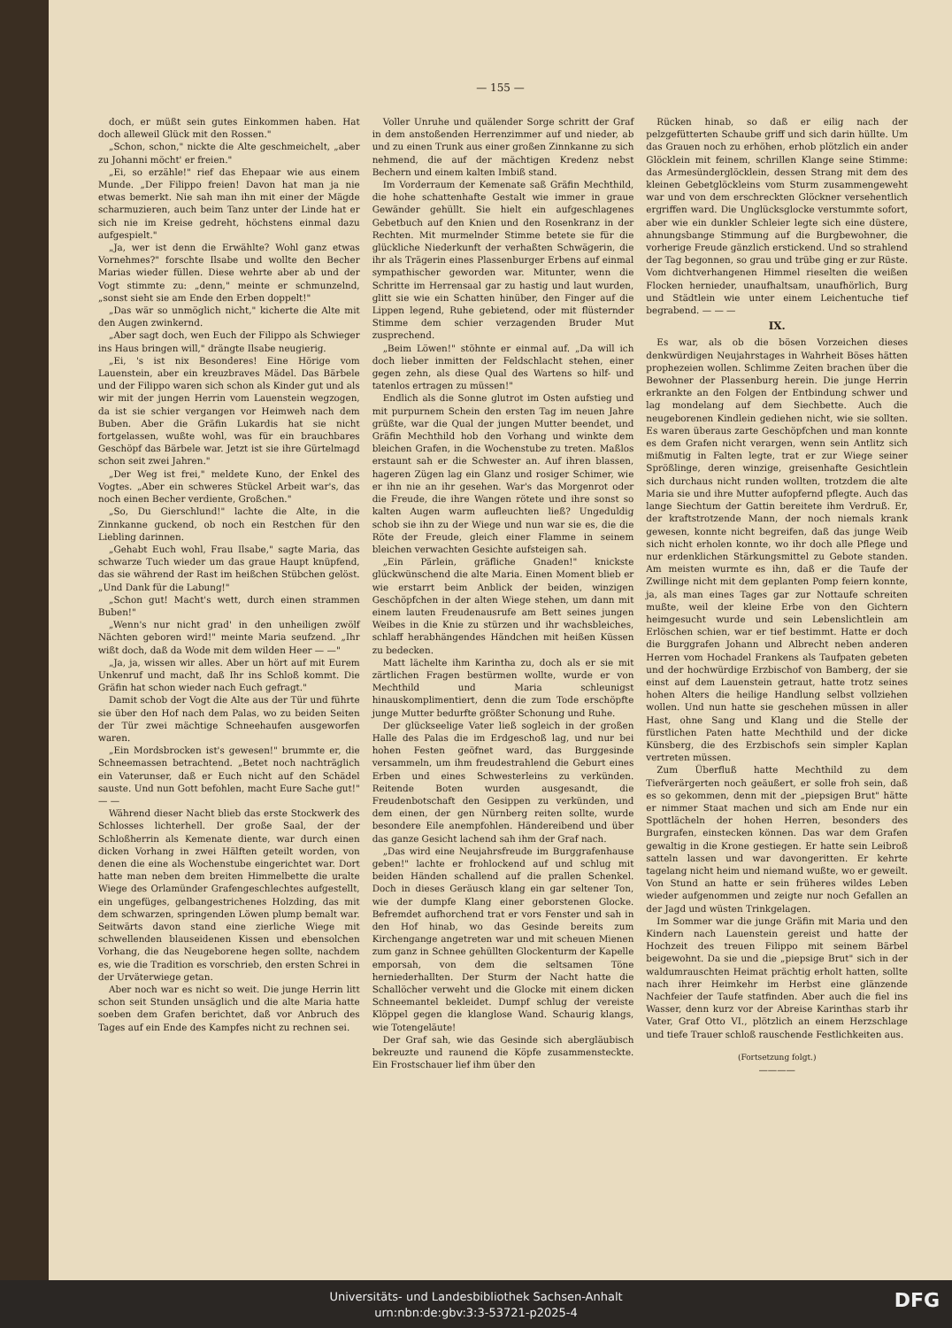— 155 —
doch, er müßt sein gutes Einkommen haben. Hat doch alleweil Glück mit den Rossen."
„Schon, schon," nickte die Alte geschmeichelt, „aber zu Johanni möcht' er freien."
„Ei, so erzähle!" rief das Ehepaar wie aus einem Munde. „Der Filippo freien! Davon hat man ja nie etwas bemerkt. Nie sah man ihn mit einer der Mägde scharmuzieren, auch beim Tanz unter der Linde hat er sich nie im Kreise gedreht, höchstens einmal dazu aufgespielt."
„Ja, wer ist denn die Erwählte? Wohl ganz etwas Vornehmes?" forschte Ilsabe und wollte den Becher Marias wieder füllen. Diese wehrte aber ab und der Vogt stimmte zu: „denn," meinte er schmunzelnd, „sonst sieht sie am Ende den Erben doppelt!"
„Das wär so unmöglich nicht," kicherte die Alte mit den Augen zwinkernd.
„Aber sagt doch, wen Euch der Filippo als Schwieger ins Haus bringen will," drängte Ilsabe neugierig.
„Ei, 's ist nix Besonderes! Eine Hörige vom Lauenstein, aber ein kreuzbraves Mädel. Das Bärbele und der Filippo waren sich schon als Kinder gut und als wir mit der jungen Herrin vom Lauenstein wegzogen, da ist sie schier vergangen vor Heimweh nach dem Buben. Aber die Gräfin Lukardis hat sie nicht fortgelassen, wußte wohl, was für ein brauchbares Geschöpf das Bärbele war. Jetzt ist sie ihre Gürtelmagd schon seit zwei Jahren."
„Der Weg ist frei," meldete Kuno, der Enkel des Vogtes. „Aber ein schweres Stückel Arbeit war's, das noch einen Becher verdiente, Großchen."
„So, Du Gierschlund!" lachte die Alte, in die Zinnkanne guckend, ob noch ein Restchen für den Liebling darinnen.
„Gehabt Euch wohl, Frau Ilsabe," sagte Maria, das schwarze Tuch wieder um das graue Haupt knüpfend, das sie während der Rast im heißchen Stübchen gelöst. „Und Dank für die Labung!"
„Schon gut! Macht's wett, durch einen strammen Buben!"
„Wenn's nur nicht grad' in den unheiligen zwölf Nächten geboren wird!" meinte Maria seufzend. „Ihr wißt doch, daß da Wode mit dem wilden Heer — —"
„Ja, ja, wissen wir alles. Aber un hört auf mit Eurem Unkenruf und macht, daß Ihr ins Schloß kommt. Die Gräfin hat schon wieder nach Euch gefragt."
Damit schob der Vogt die Alte aus der Tür und führte sie über den Hof nach dem Palas, wo zu beiden Seiten der Tür zwei mächtige Schneehaufen ausgeworfen waren.
„Ein Mordsbrocken ist's gewesen!" brummte er, die Schneemassen betrachtend. „Betet noch nachträglich ein Vaterunser, daß er Euch nicht auf den Schädel sauste. Und nun Gott befohlen, macht Eure Sache gut!" — —
Während dieser Nacht blieb das erste Stockwerk des Schlosses lichterhell. Der große Saal, der der Schloßherrin als Kemenate diente, war durch einen dicken Vorhang in zwei Hälften geteilt worden, von denen die eine als Wochenstube eingerichtet war. Dort hatte man neben dem breiten Himmelbette die uralte Wiege des Orlamünder Grafengeschlechtes aufgestellt, ein ungefüges, gelbangestrichenes Holzding, das mit dem schwarzen, springenden Löwen plump bemalt war. Seitwärts davon stand eine zierliche Wiege mit schwellenden blauseidenen Kissen und ebensolchen Vorhang, die das Neugeborene hegen sollte, nachdem es, wie die Tradition es vorschrieb, den ersten Schrei in der Urväterwiege getan.
Aber noch war es nicht so weit. Die junge Herrin litt schon seit Stunden unsäglich und die alte Maria hatte soeben dem Grafen berichtet, daß vor Anbruch des Tages auf ein Ende des Kampfes nicht zu rechnen sei.
Voller Unruhe und quälender Sorge schritt der Graf in dem anstoßenden Herrenzimmer auf und nieder, ab und zu einen Trunk aus einer großen Zinnkanne zu sich nehmend, die auf der mächtigen Kredenz nebst Bechern und einem kalten Imbiß stand.
Im Vorderraum der Kemenate saß Gräfin Mechthild, die hohe schattenhafte Gestalt wie immer in graue Gewänder gehüllt. Sie hielt ein aufgeschlagenes Gebetbuch auf den Knien und den Rosenkranz in der Rechten. Mit murmelnder Stimme betete sie für die glückliche Niederkunft der verhaßten Schwägerin, die ihr als Trägerin eines Plassenburger Erbens auf einmal sympathischer geworden war. Mitunter, wenn die Schritte im Herrensaal gar zu hastig und laut wurden, glitt sie wie ein Schatten hinüber, den Finger auf die Lippen legend, Ruhe gebietend, oder mit flüsternder Stimme dem schier verzagenden Bruder Mut zusprechend.
„Beim Löwen!" stöhnte er einmal auf. „Da will ich doch lieber inmitten der Feldschlacht stehen, einer gegen zehn, als diese Qual des Wartens so hilf- und tatenlos ertragen zu müssen!"
Endlich als die Sonne glutrot im Osten aufstieg und mit purpurnem Schein den ersten Tag im neuen Jahre grüßte, war die Qual der jungen Mutter beendet, und Gräfin Mechthild hob den Vorhang und winkte dem bleichen Grafen, in die Wochenstube zu treten. Maßlos erstaunt sah er die Schwester an. Auf ihren blassen, hageren Zügen lag ein Glanz und rosiger Schimer, wie er ihn nie an ihr gesehen. War's das Morgenrot oder die Freude, die ihre Wangen rötete und ihre sonst so kalten Augen warm aufleuchten ließ? Ungeduldig schob sie ihn zu der Wiege und nun war sie es, die die Röte der Freude, gleich einer Flamme in seinem bleichen verwachten Gesichte aufsteigen sah.
„Ein Pärlein, gräfliche Gnaden!" knickste glückwünschend die alte Maria. Einen Moment blieb er wie erstarrt beim Anblick der beiden, winzigen Geschöpfchen in der alten Wiege stehen, um dann mit einem lauten Freudenausrufe am Bett seines jungen Weibes in die Knie zu stürzen und ihr wachsbleiches, schlaff herabhängendes Händchen mit heißen Küssen zu bedecken.
Matt lächelte ihm Karintha zu, doch als er sie mit zärtlichen Fragen bestürmen wollte, wurde er von Mechthild und Maria schleunigst hinauskomplimentiert, denn die zum Tode erschöpfte junge Mutter bedurfte größter Schonung und Ruhe.
Der glückseelige Vater ließ sogleich in der großen Halle des Palas die im Erdgeschoß lag, und nur bei hohen Festen geöfnet ward, das Burggesinde versammeln, um ihm freudestrahlend die Geburt eines Erben und eines Schwesterleins zu verkünden. Reitende Boten wurden ausgesandt, die Freudenbotschaft den Gesippen zu verkünden, und dem einen, der gen Nürnberg reiten sollte, wurde besondere Eile anempfohlen. Händereibend und über das ganze Gesicht lachend sah ihm der Graf nach.
„Das wird eine Neujahrsfreude im Burggrafenhause geben!" lachte er frohlockend auf und schlug mit beiden Händen schallend auf die prallen Schenkel. Doch in dieses Geräusch klang ein gar seltener Ton, wie der dumpfe Klang einer geborstenen Glocke. Befremdet aufhorchend trat er vors Fenster und sah in den Hof hinab, wo das Gesinde bereits zum Kirchengange angetreten war und mit scheuen Mienen zum ganz in Schnee gehüllten Glockenturm der Kapelle emporsah, von dem die seltsamen Töne herniederhallten. Der Sturm der Nacht hatte die Schallöcher verweht und die Glocke mit einem dicken Schneemantel bekleidet. Dumpf schlug der vereiste Klöppel gegen die klanglose Wand. Schaurig klangs, wie Totengeläute!
Der Graf sah, wie das Gesinde sich abergläubisch bekreuzte und raunend die Köpfe zusammensteckte. Ein Frostschauer lief ihm über den
Rücken hinab, so daß er eilig nach der pelzgefütterten Schaube griff und sich darin hüllte. Um das Grauen noch zu erhöhen, erhob plötzlich ein ander Glöcklein mit feinem, schrillen Klange seine Stimme: das Armesünderglöcklein, dessen Strang mit dem des kleinen Gebetglöckleins vom Sturm zusammengeweht war und von dem erschreckten Glöckner versehentlich ergriffen ward. Die Unglücksglocke verstummte sofort, aber wie ein dunkler Schleier legte sich eine düstere, ahnungsbange Stimmung auf die Burgbewohner, die vorherige Freude gänzlich erstickend. Und so strahlend der Tag begonnen, so grau und trübe ging er zur Rüste. Vom dichtverhangenen Himmel rieselten die weißen Flocken hernieder, unaufhaltsam, unaufhörlich, Burg und Städtlein wie unter einem Leichentuche tief begrabend. — — —
IX.
Es war, als ob die bösen Vorzeichen dieses denkwürdigen Neujahrstages in Wahrheit Böses hätten prophezeien wollen. Schlimme Zeiten brachen über die Bewohner der Plassenburg herein. Die junge Herrin erkrankte an den Folgen der Entbindung schwer und lag mondelang auf dem Siechbette. Auch die neugeborenen Kindlein gediehen nicht, wie sie sollten. Es waren überaus zarte Geschöpfchen und man konnte es dem Grafen nicht verargen, wenn sein Antlitz sich mißmutig in Falten legte, trat er zur Wiege seiner Sprößlinge, deren winzige, greisenhafte Gesichtlein sich durchaus nicht runden wollten, trotzdem die alte Maria sie und ihre Mutter aufopfernd pflegte. Auch das lange Siechtum der Gattin bereitete ihm Verdruß. Er, der kraftstrotzende Mann, der noch niemals krank gewesen, konnte nicht begreifen, daß das junge Weib sich nicht erholen konnte, wo ihr doch alle Pflege und nur erdenklichen Stärkungsmittel zu Gebote standen. Am meisten wurmte es ihn, daß er die Taufe der Zwillinge nicht mit dem geplanten Pomp feiern konnte, ja, als man eines Tages gar zur Nottaufe schreiten mußte, weil der kleine Erbe von den Gichtern heimgesucht wurde und sein Lebenslichtlein am Erlöschen schien, war er tief bestimmt. Hatte er doch die Burggrafen Johann und Albrecht neben anderen Herren vom Hochadel Frankens als Taufpaten gebeten und der hochwürdige Erzbischof von Bamberg, der sie einst auf dem Lauenstein getraut, hatte trotz seines hohen Alters die heilige Handlung selbst vollziehen wollen. Und nun hatte sie geschehen müssen in aller Hast, ohne Sang und Klang und die Stelle der fürstlichen Paten hatte Mechthild und der dicke Künsberg, die des Erzbischofs sein simpler Kaplan vertreten müssen.
Zum Überfluß hatte Mechthild zu dem Tiefverärgerten noch geäußert, er solle froh sein, daß es so gekommen, denn mit der „piepsigen Brut" hätte er nimmer Staat machen und sich am Ende nur ein Spottlächeln der hohen Herren, besonders des Burgrafen, einstecken können. Das war dem Grafen gewaltig in die Krone gestiegen. Er hatte sein Leibroß satteln lassen und war davongeritten. Er kehrte tagelang nicht heim und niemand wußte, wo er geweilt. Von Stund an hatte er sein früheres wildes Leben wieder aufgenommen und zeigte nur noch Gefallen an der Jagd und wüsten Trinkgelagen.
Im Sommer war die junge Gräfin mit Maria und den Kindern nach Lauenstein gereist und hatte der Hochzeit des treuen Filippo mit seinem Bärbel beigewohnt. Da sie und die „piepsige Brut" sich in der waldumrauschten Heimat prächtig erholt hatten, sollte nach ihrer Heimkehr im Herbst eine glänzende Nachfeier der Taufe statfinden. Aber auch die fiel ins Wasser, denn kurz vor der Abreise Karinthas starb ihr Vater, Graf Otto VI., plötzlich an einem Herzschlage und tiefe Trauer schloß rauschende Festlichkeiten aus.
(Fortsetzung folgt.)
————
Universitäts- und Landesbibliothek Sachsen-Anhalt
urn:nbn:de:gbv:3:3-53721-p2025-4
DFG